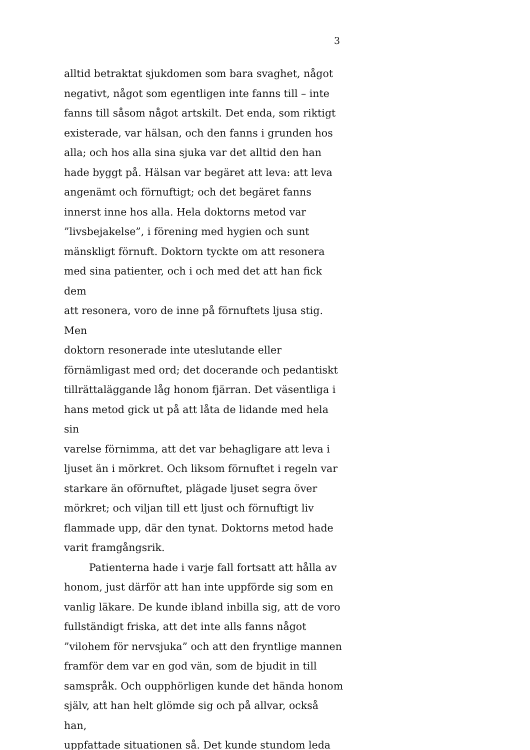3
alltid betraktat sjukdomen som bara svaghet, något
negativt, något som egentligen inte fanns till – inte
fanns till såsom något artskilt. Det enda, som riktigt
existerade, var hälsan, och den fanns i grunden hos
alla; och hos alla sina sjuka var det alltid den han
hade byggt på. Hälsan var begäret att leva: att leva
angenämt och förnuftigt; och det begäret fanns
innerst inne hos alla. Hela doktorns metod var
”livsbejakelse”, i förening med hygien och sunt
mänskligt förnuft. Doktorn tyckte om att resonera
med sina patienter, och i och med det att han fick dem
att resonera, voro de inne på förnuftets ljusa stig. Men
doktorn resonerade inte uteslutande eller
förnämligast med ord; det docerande och pedantiskt
tillrättaläggande låg honom fjärran. Det väsentliga i
hans metod gick ut på att låta de lidande med hela sin
varelse förnimma, att det var behagligare att leva i
ljuset än i mörkret. Och liksom förnuftet i regeln var
starkare än oförnuftet, plägade ljuset segra över
mörkret; och viljan till ett ljust och förnuftigt liv
flammade upp, där den tynat. Doktorns metod hade
varit framgångsrik.
Patienterna hade i varje fall fortsatt att hålla av
honom, just därför att han inte uppförde sig som en
vanlig läkare. De kunde ibland inbilla sig, att de voro
fullständigt friska, att det inte alls fanns något
”vilohem för nervsjuka” och att den fryntlige mannen
framför dem var en god vän, som de bjudit in till
samspråk. Och oupphörligen kunde det hända honom
själv, att han helt glömde sig och på allvar, också han,
uppfattade situationen så. Det kunde stundom leda